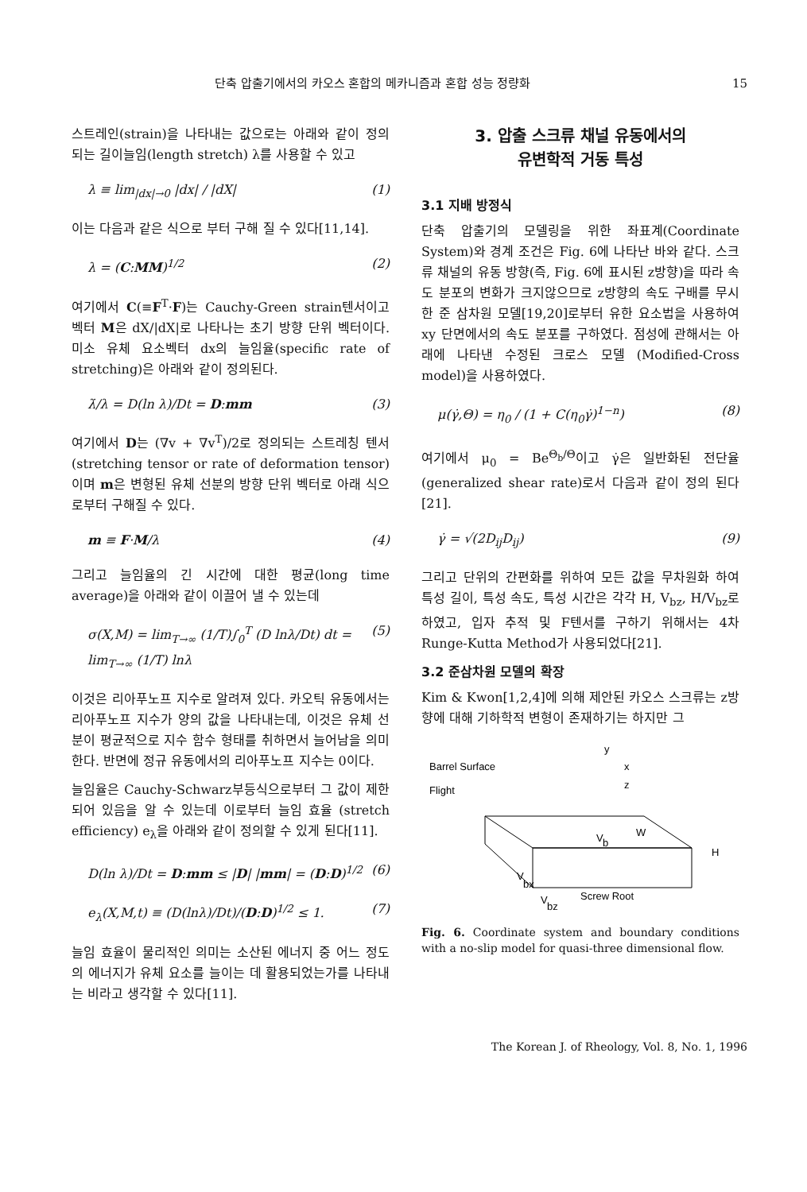단축 압출기에서의 카오스 혼합의 메카니즘과 혼합 성능 정량화 15
스트레인(strain)을 나타내는 값으로는 아래와 같이 정의되는 길이늘임(length stretch) λ를 사용할 수 있고
λ ≡ lim<sub>|dx|→0</sub> |dx| / |dX| (1)
이는 다음과 같은 식으로 부터 구해 질 수 있다[11,14].
λ = (C:MM)<sup>1/2</sup> (2)
여기에서 C(≡F<sup>T</sup>·F)는 Cauchy-Green strain텐서이고 벡터 M은 dX/|dX|로 나타나는 초기 방향 단위 벡터이다. 미소 유체 요소벡터 dx의 늘임율(specific rate of stretching)은 아래와 같이 정의된다.
λ̇/λ = D(ln λ)/Dt = D:mm (3)
여기에서 D는 (∇v + ∇v<sup>T</sup>)/2로 정의되는 스트레칭 텐서 (stretching tensor or rate of deformation tensor)이며 m은 변형된 유체 선분의 방향 단위 벡터로 아래 식으로부터 구해질 수 있다.
m ≡ F·M/λ (4)
그리고 늘임율의 긴 시간에 대한 평균(long time average)을 아래와 같이 이끌어 낼 수 있는데
σ(X,M) = lim<sub>T→∞</sub> (1/T)∫<sub>0</sub><sup>T</sup> (D lnλ/Dt) dt = lim<sub>T→∞</sub> (1/T) lnλ (5)
이것은 리아푸노프 지수로 알려져 있다. 카오틱 유동에서는 리아푸노프 지수가 양의 값을 나타내는데, 이것은 유체 선분이 평균적으로 지수 함수 형태를 취하면서 늘어남을 의미한다. 반면에 정규 유동에서의 리아푸노프 지수는 0이다.
늘임율은 Cauchy-Schwarz부등식으로부터 그 값이 제한되어 있음을 알 수 있는데 이로부터 늘임 효율 (stretch efficiency) e<sub>λ</sub>을 아래와 같이 정의할 수 있게 된다[11].
D(ln λ)/Dt = D:mm ≤ |D| |mm| = (D:D)<sup>1/2</sup> (6)
e<sub>λ</sub>(X,M,t) ≡ (D(lnλ)/Dt)/(D:D)<sup>1/2</sup> ≤ 1. (7)
늘임 효율이 물리적인 의미는 소산된 에너지 중 어느 정도의 에너지가 유체 요소를 늘이는 데 활용되었는가를 나타내는 비라고 생각할 수 있다[11].
3. 압출 스크류 채널 유동에서의
유변학적 거동 특성
3.1 지배 방정식
단축 압출기의 모델링을 위한 좌표계(Coordinate System)와 경계 조건은 Fig. 6에 나타난 바와 같다. 스크류 채널의 유동 방향(즉, Fig. 6에 표시된 z방향)을 따라 속도 분포의 변화가 크지않으므로 z방향의 속도 구배를 무시한 준 삼차원 모델[19,20]로부터 유한 요소법을 사용하여 xy 단면에서의 속도 분포를 구하였다. 점성에 관해서는 아래에 나타낸 수정된 크로스 모델 (Modified-Cross model)을 사용하였다.
μ(γ̇,Θ) = η<sub>0</sub> / (1 + C(η<sub>0</sub>γ̇)<sup>1−n</sup>) (8)
여기에서 μ<sub>0</sub> = Be<sup>Θ<sub>b</sub>/Θ</sup>이고 γ̇은 일반화된 전단율 (generalized shear rate)로서 다음과 같이 정의 된다[21].
γ̇ = √(2D<sub>ij</sub>D<sub>ij</sub>) (9)
그리고 단위의 간편화를 위하여 모든 값을 무차원화 하여 특성 길이, 특성 속도, 특성 시간은 각각 H, V<sub>bz</sub>, H/V<sub>bz</sub>로 하였고, 입자 추적 및 F텐서를 구하기 위해서는 4차 Runge-Kutta Method가 사용되었다[21].
3.2 준삼차원 모델의 확장
Kim & Kwon[1,2,4]에 의해 제안된 카오스 스크류는 z방향에 대해 기하학적 변형이 존재하기는 하지만 그
Barrel Surface
Flight
y
x
z
V
b
W
H
V
bx
Screw Root
V
bz
Fig. 6. Coordinate system and boundary conditions with a no-slip model for quasi-three dimensional flow.
The Korean J. of Rheology, Vol. 8, No. 1, 1996